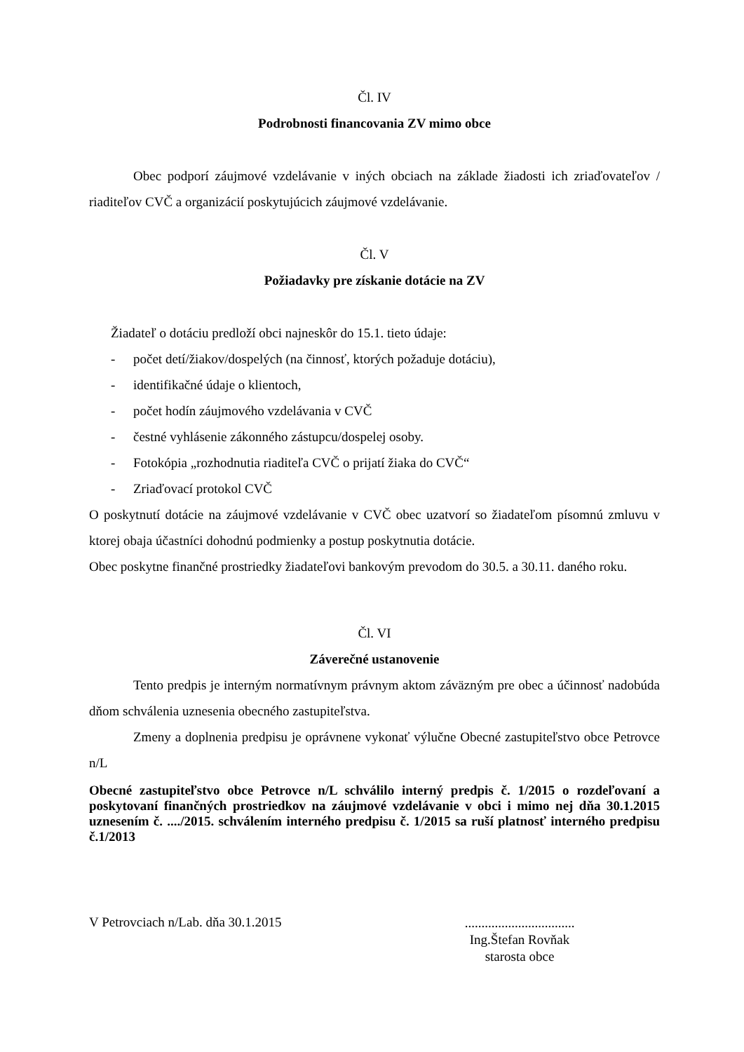Čl. IV
Podrobnosti financovania ZV mimo obce
Obec podporí záujmové vzdelávanie v iných obciach na základe žiadosti ich zriaďovateľov / riaditeľov CVČ a organizácií poskytujúcich záujmové vzdelávanie.
Čl. V
Požiadavky pre získanie dotácie na ZV
Žiadateľ o dotáciu predloží obci najneskôr do 15.1. tieto údaje:
- počet detí/žiakov/dospelých (na činnosť, ktorých požaduje dotáciu),
- identifikačné údaje o klientoch,
- počet hodín záujmového vzdelávania v CVČ
- čestné vyhlásenie zákonného zástupcu/dospelej osoby.
- Fotokópia „rozhodnutia riaditeľa CVČ o prijatí žiaka do CVČ“
- Zriaďovací protokol CVČ
O poskytnutí dotácie na záujmové vzdelávanie v CVČ obec uzatvorí so žiadateľom písomnú zmluvu v ktorej obaja účastníci dohodnú podmienky a postup poskytnutia dotácie.
Obec poskytne finančné prostriedky žiadateľovi bankovým prevodom do 30.5. a 30.11. daného roku.
Čl. VI
Záverečné ustanovenie
Tento predpis je interným normatívnym právnym aktom záväzným pre obec a účinnosť nadobúda dňom schválenia uznesenia obecného zastupiteľstva.
Zmeny a doplnenia predpisu je oprávnene vykonať výlučne Obecné zastupiteľstvo obce Petrovce n/L
Obecné zastupiteľstvo obce Petrovce n/L schválilo interný predpis č. 1/2015 o rozdeľovaní a poskytovaní finančných prostriedkov na záujmové vzdelávanie v obci i mimo nej dňa 30.1.2015 uznesením č. ..../2015. schválením interného predpisu č. 1/2015 sa ruší platnosť interného predpisu č.1/2013
V Petrovciach n/Lab. dňa 30.1.2015
.................................
Ing.Štefan Rovňak
starosta obce